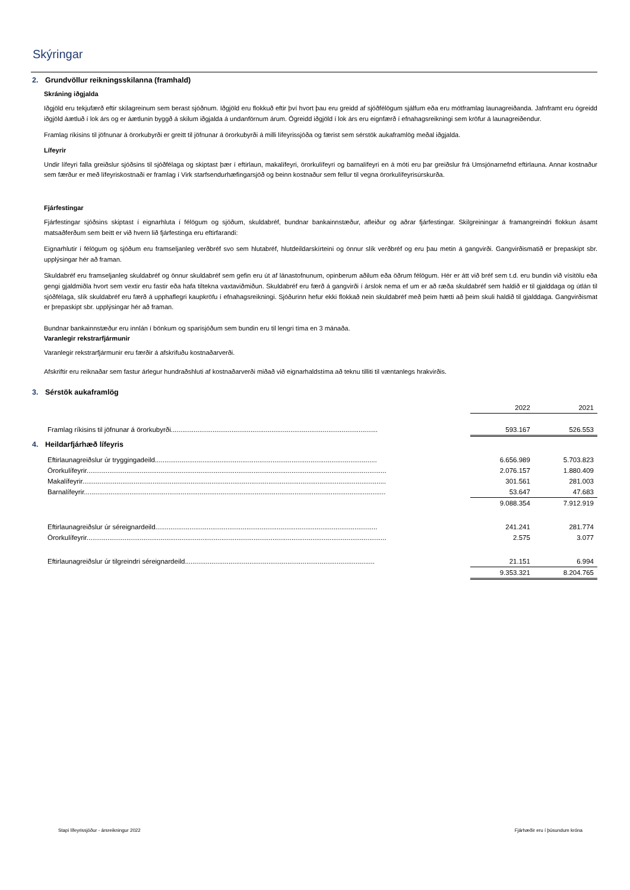Skýringar
2. Grundvöllur reikningsskilanna (framhald)
Skráning iðgjalda
Iðgjöld eru tekjufærð eftir skilagreinum sem berast sjóðnum. Iðgjöld eru flokkuð eftir því hvort þau eru greidd af sjóðfélögum sjálfum eða eru mótframlag launagreiðanda. Jafnframt eru ógreidd iðgjöld áætluð í lok árs og er áætlunin byggð á skilum iðgjalda á undanförnum árum. Ógreidd iðgjöld í lok árs eru eignfærð í efnahagsreikningi sem kröfur á launagreiðendur.
Framlag ríkisins til jöfnunar á örorkubyrði er greitt til jöfnunar á örorkubyrði á milli lífeyrissjóða og færist sem sérstök aukaframlög meðal iðgjalda.
Lífeyrir
Undir lífeyri falla greiðslur sjóðsins til sjóðfélaga og skiptast þær í eftirlaun, makalífeyri, örorkulífeyri og barnalífeyri en á móti eru þar greiðslur frá Umsjónarnefnd eftirlauna. Annar kostnaður sem færður er með lífeyriskostnaði er framlag í Virk starfsendurhæfingarsjóð og beinn kostnaður sem fellur til vegna örorkulífeyrisúrskurða.
Fjárfestingar
Fjárfestingar sjóðsins skiptast í eignarhluta í félögum og sjóðum, skuldabréf, bundnar bankainnstæður, afleiður og aðrar fjárfestingar. Skilgreiningar á framangreindri flokkun ásamt matsaðferðum sem beitt er við hvern lið fjárfestinga eru eftirfarandi:
Eignarhlutir í félögum og sjóðum eru framseljanleg verðbréf svo sem hlutabréf, hlutdeildarskírteini og önnur slík verðbréf og eru þau metin á gangvirði. Gangvirðismatið er þrepaskipt sbr. upplýsingar hér að framan.
Skuldabréf eru framseljanleg skuldabréf og önnur skuldabréf sem gefin eru út af lánastofnunum, opinberum aðilum eða öðrum félögum. Hér er átt við bréf sem t.d. eru bundin við vísitölu eða gengi gjaldmiðla hvort sem vextir eru fastir eða hafa tiltekna vaxtaviðmiðun. Skuldabréf eru færð á gangvirði í árslok nema ef um er að ræða skuldabréf sem haldið er til gjalddaga og útlán til sjóðfélaga, slík skuldabréf eru færð á upphaflegri kaupkröfu í efnahagsreikningi. Sjóðurinn hefur ekki flokkað nein skuldabréf með þeim hætti að þeim skuli haldið til gjalddaga. Gangvirðismat er þrepaskipt sbr. upplýsingar hér að framan.
Bundnar bankainnstæður eru innlán í bönkum og sparisjóðum sem bundin eru til lengri tíma en 3 mánaða.
Varanlegir rekstrarfjármunir
Varanlegir rekstrarfjármunir eru færðir á afskrifuðu kostnaðarverði.
Afskriftir eru reiknaðar sem fastur árlegur hundraðshluti af kostnaðarverði miðað við eignarhaldstíma að teknu tilliti til væntanlegs hrakvirðis.
3. Sérstök aukaframlög
| | 2022 | 2021 |
| Framlag ríkisins til jöfnunar á örorkubyrði............................................................................................................. | 593.167 | 526.553 |
4. Heildarfjárhæð lífeyris
| Eftirlaunagreiðslur úr tryggingadeild..................................................................................................................... | 6.656.989 | 5.703.823 |
| Örorkulífeyrir.............................................................................................................................................................. | 2.076.157 | 1.880.409 |
| Makalífeyrir................................................................................................................................................................ | 301.561 | 281.003 |
| Barnalífeyrir............................................................................................................................................................... | 53.647 | 47.683 |
| | 9.088.354 | 7.912.919 |
| Eftirlaunagreiðslur úr séreignardeild..................................................................................................................... | 241.241 | 281.774 |
| Örorkulífeyrir.............................................................................................................................................................. | 2.575 | 3.077 |
| Eftirlaunagreiðslur úr tilgreindri séreignardeild.................................................................................................... | 21.151 | 6.994 |
| | 9.353.321 | 8.204.765 |
Stapi lífeyrissjóður - ársreikningur 2022 Fjárhæðir eru í þúsundum króna